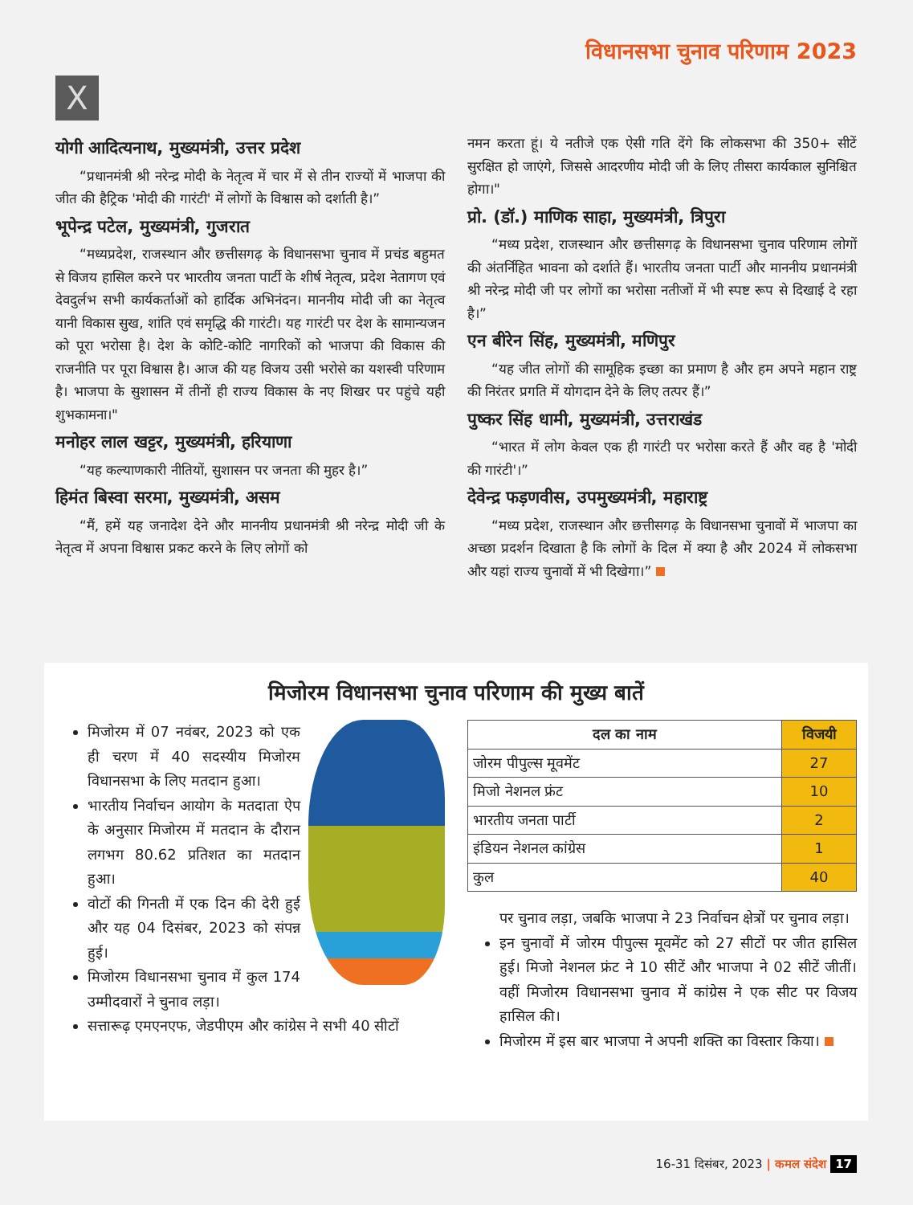विधानसभा चुनाव परिणाम 2023
X
योगी आदित्यनाथ, मुख्यमंत्री, उत्तर प्रदेश
“प्रधानमंत्री श्री नरेन्द्र मोदी के नेतृत्व में चार में से तीन राज्यों में भाजपा की जीत की हैट्रिक 'मोदी की गारंटी' में लोगों के विश्वास को दर्शाती है।”
भूपेन्द्र पटेल, मुख्यमंत्री, गुजरात
“मध्यप्रदेश, राजस्थान और छत्तीसगढ़ के विधानसभा चुनाव में प्रचंड बहुमत से विजय हासिल करने पर भारतीय जनता पार्टी के शीर्ष नेतृत्व, प्रदेश नेतागण एवं देवदुर्लभ सभी कार्यकर्ताओं को हार्दिक अभिनंदन। माननीय मोदी जी का नेतृत्व यानी विकास सुख, शांति एवं समृद्धि की गारंटी। यह गारंटी पर देश के सामान्यजन को पूरा भरोसा है। देश के कोटि-कोटि नागरिकों को भाजपा की विकास की राजनीति पर पूरा विश्वास है। आज की यह विजय उसी भरोसे का यशस्वी परिणाम है। भाजपा के सुशासन में तीनों ही राज्य विकास के नए शिखर पर पहुंचे यही शुभकामना।"
मनोहर लाल खट्टर, मुख्यमंत्री, हरियाणा
“यह कल्याणकारी नीतियों, सुशासन पर जनता की मुहर है।”
हिमंत बिस्वा सरमा, मुख्यमंत्री, असम
“मैं, हमें यह जनादेश देने और माननीय प्रधानमंत्री श्री नरेन्द्र मोदी जी के नेतृत्व में अपना विश्वास प्रकट करने के लिए लोगों को
नमन करता हूं। ये नतीजे एक ऐसी गति देंगे कि लोकसभा की 350+ सीटें सुरक्षित हो जाएंगे, जिससे आदरणीय मोदी जी के लिए तीसरा कार्यकाल सुनिश्चित होगा।"
प्रो. (डॉ.) माणिक साहा, मुख्यमंत्री, त्रिपुरा
“मध्य प्रदेश, राजस्थान और छत्तीसगढ़ के विधानसभा चुनाव परिणाम लोगों की अंतर्निहित भावना को दर्शाते हैं। भारतीय जनता पार्टी और माननीय प्रधानमंत्री श्री नरेन्द्र मोदी जी पर लोगों का भरोसा नतीजों में भी स्पष्ट रूप से दिखाई दे रहा है।”
एन बीरेन सिंह, मुख्यमंत्री, मणिपुर
“यह जीत लोगों की सामूहिक इच्छा का प्रमाण है और हम अपने महान राष्ट्र की निरंतर प्रगति में योगदान देने के लिए तत्पर हैं।”
पुष्कर सिंह धामी, मुख्यमंत्री, उत्तराखंड
“भारत में लोग केवल एक ही गारंटी पर भरोसा करते हैं और वह है 'मोदी की गारंटी'।”
देवेन्द्र फड़णवीस, उपमुख्यमंत्री, महाराष्ट्र
“मध्य प्रदेश, राजस्थान और छत्तीसगढ़ के विधानसभा चुनावों में भाजपा का अच्छा प्रदर्शन दिखाता है कि लोगों के दिल में क्या है और 2024 में लोकसभा और यहां राज्य चुनावों में भी दिखेगा।”
मिजोरम विधानसभा चुनाव परिणाम की मुख्य बातें
मिजोरम में 07 नवंबर, 2023 को एक ही चरण में 40 सदस्यीय मिजोरम विधानसभा के लिए मतदान हुआ।
भारतीय निर्वाचन आयोग के मतदाता ऐप के अनुसार मिजोरम में मतदान के दौरान लगभग 80.62 प्रतिशत का मतदान हुआ।
वोटों की गिनती में एक दिन की देरी हुई और यह 04 दिसंबर, 2023 को संपन्न हुई।
मिजोरम विधानसभा चुनाव में कुल 174 उम्मीदवारों ने चुनाव लड़ा।
सत्तारूढ़ एमएनएफ, जेडपीएम और कांग्रेस ने सभी 40 सीटों
| दल का नाम | विजयी |
| --- | --- |
| जोरम पीपुल्स मूवमेंट | 27 |
| मिजो नेशनल फ्रंट | 10 |
| भारतीय जनता पार्टी | 2 |
| इंडियन नेशनल कांग्रेस | 1 |
| कुल | 40 |
पर चुनाव लड़ा, जबकि भाजपा ने 23 निर्वाचन क्षेत्रों पर चुनाव लड़ा।
इन चुनावों में जोरम पीपुल्स मूवमेंट को 27 सीटों पर जीत हासिल हुई। मिजो नेशनल फ्रंट ने 10 सीटें और भाजपा ने 02 सीटें जीतीं। वहीं मिजोरम विधानसभा चुनाव में कांग्रेस ने एक सीट पर विजय हासिल की।
मिजोरम में इस बार भाजपा ने अपनी शक्ति का विस्तार किया।
16-31 दिसंबर, 2023 | कमल संदेश 17